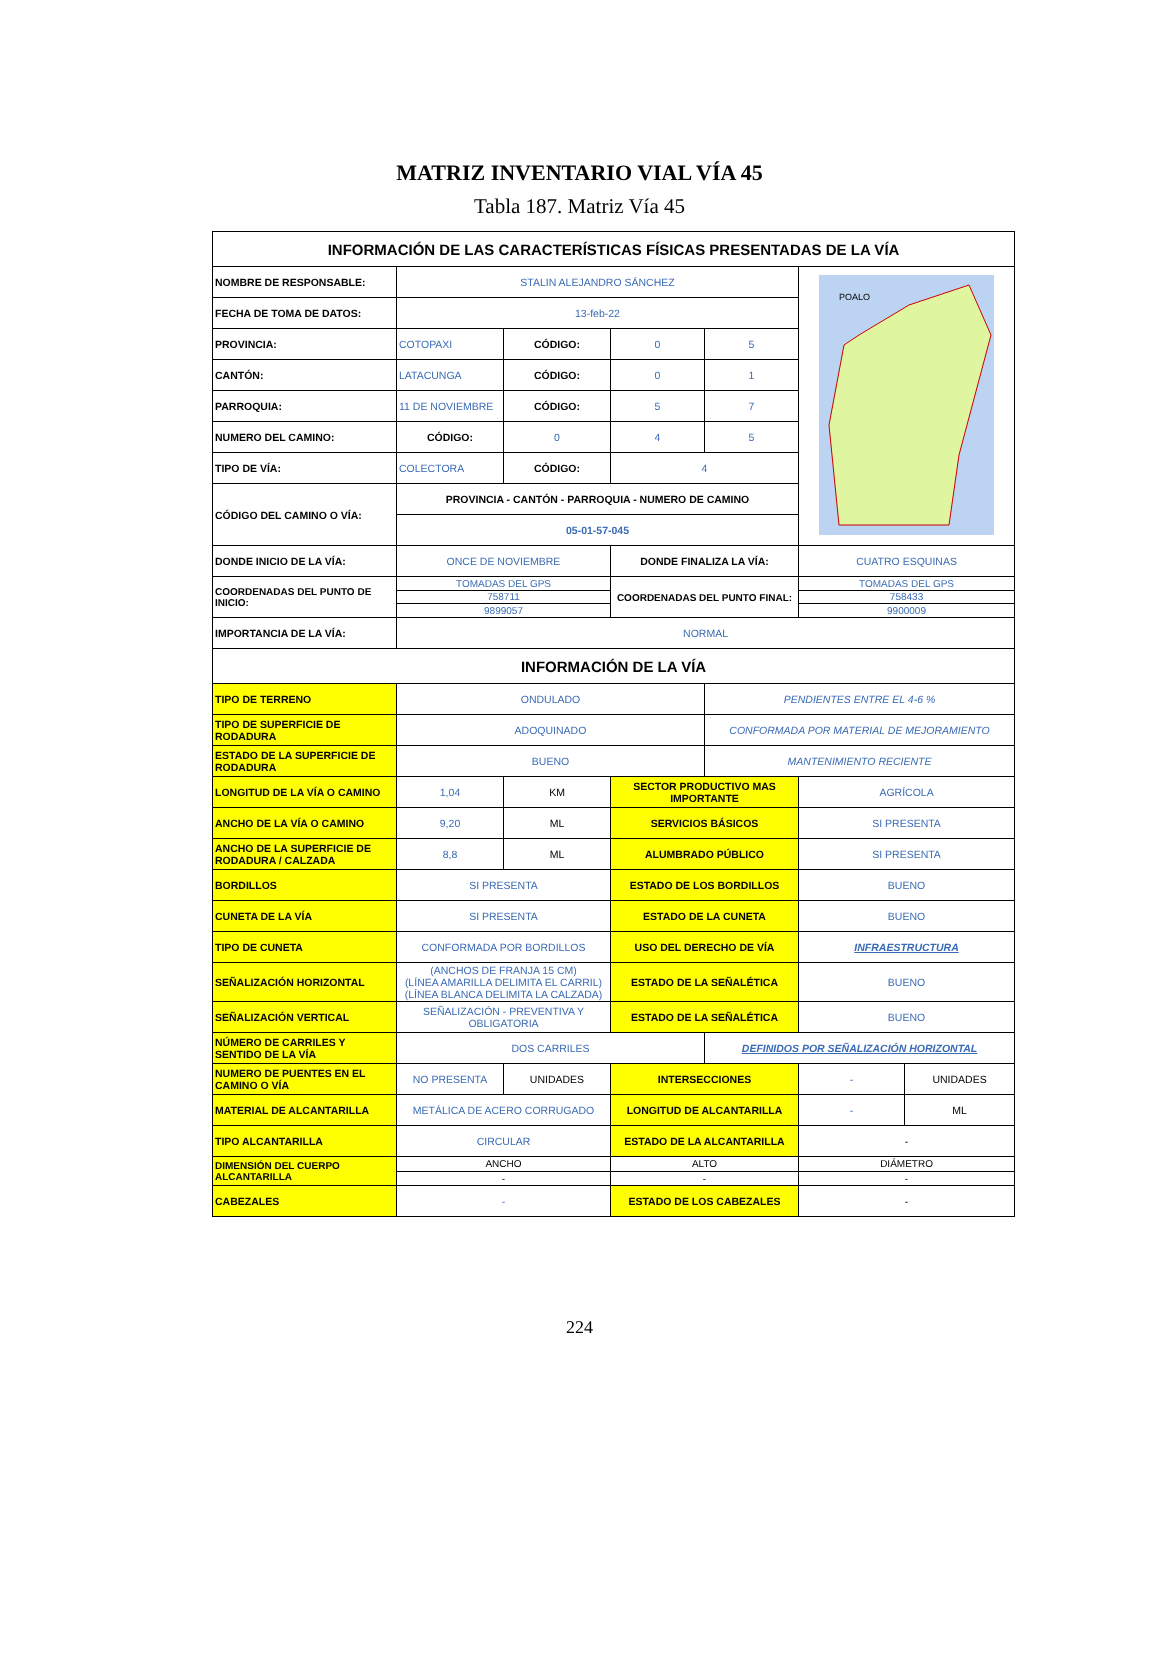MATRIZ INVENTARIO VIAL VÍA 45
Tabla 187. Matriz Vía 45
| INFORMACIÓN DE LAS CARACTERÍSTICAS FÍSICAS PRESENTADAS DE LA VÍA | | | | | | |
| --- | --- | --- | --- | --- | --- | --- |
| NOMBRE DE RESPONSABLE: | STALIN ALEJANDRO SÁNCHEZ | | | | POALO | |
| FECHA DE TOMA DE DATOS: | 13-feb-22 | | | | | |
| PROVINCIA: | COTOPAXI | CÓDIGO: | 0 | 5 | | |
| CANTÓN: | LATACUNGA | CÓDIGO: | 0 | 1 | | |
| PARROQUIA: | 11 DE NOVIEMBRE | CÓDIGO: | 5 | 7 | | |
| NUMERO DEL CAMINO: | CÓDIGO: | 0 | 4 | 5 | | |
| TIPO DE VÍA: | COLECTORA | CÓDIGO: | 4 | | | |
| CÓDIGO DEL CAMINO O VÍA: | PROVINCIA - CANTÓN - PARROQUIA - NUMERO DE CAMINO | | | | | |
| | 05-01-57-045 | | | | | |
| DONDE INICIO DE LA VÍA: | ONCE DE NOVIEMBRE | | DONDE FINALIZA LA VÍA: | | CUATRO ESQUINAS | |
| COORDENADAS DEL PUNTO DE INICIO: | TOMADAS DEL GPS | | COORDENADAS DEL PUNTO FINAL: | | TOMADAS DEL GPS | |
| | 758711 | | | | 758433 | |
| | 9899057 | | | | 9900009 | |
| IMPORTANCIA DE LA VÍA: | NORMAL | | | | | |
| INFORMACIÓN DE LA VÍA | | | | | | |
| TIPO DE TERRENO | ONDULADO | | | PENDIENTES ENTRE EL 4-6 % | | |
| TIPO DE SUPERFICIE DE RODADURA | ADOQUINADO | | | CONFORMADA POR MATERIAL DE MEJORAMIENTO | | |
| ESTADO DE LA SUPERFICIE DE RODADURA | BUENO | | | MANTENIMIENTO RECIENTE | | |
| LONGITUD DE LA VÍA O CAMINO | 1,04 | KM | SECTOR PRODUCTIVO MAS IMPORTANTE | | AGRÍCOLA | |
| ANCHO DE LA VÍA O CAMINO | 9,20 | ML | SERVICIOS BÁSICOS | | SI PRESENTA | |
| ANCHO DE LA SUPERFICIE DE RODADURA / CALZADA | 8,8 | ML | ALUMBRADO PÚBLICO | | SI PRESENTA | |
| BORDILLOS | SI PRESENTA | | ESTADO DE LOS BORDILLOS | | BUENO | |
| CUNETA DE LA VÍA | SI PRESENTA | | ESTADO DE LA CUNETA | | BUENO | |
| TIPO DE CUNETA | CONFORMADA POR BORDILLOS | | USO DEL DERECHO DE VÍA | | INFRAESTRUCTURA | |
| SEÑALIZACIÓN HORIZONTAL | (ANCHOS DE FRANJA 15 CM) (LÍNEA AMARILLA DELIMITA EL CARRIL) (LÍNEA BLANCA DELIMITA LA CALZADA) | | ESTADO DE LA SEÑALÉTICA | | BUENO | |
| SEÑALIZACIÓN VERTICAL | SEÑALIZACIÓN - PREVENTIVA Y OBLIGATORIA | | ESTADO DE LA SEÑALÉTICA | | BUENO | |
| NÚMERO DE CARRILES Y SENTIDO DE LA VÍA | DOS CARRILES | | | DEFINIDOS POR SEÑALIZACIÓN HORIZONTAL | | |
| NUMERO DE PUENTES EN EL CAMINO O VÍA | NO PRESENTA | UNIDADES | INTERSECCIONES | | - | UNIDADES |
| MATERIAL DE ALCANTARILLA | METÁLICA DE ACERO CORRUGADO | | LONGITUD DE ALCANTARILLA | | - | ML |
| TIPO ALCANTARILLA | CIRCULAR | | ESTADO DE LA ALCANTARILLA | | - | |
| DIMENSIÓN DEL CUERPO ALCANTARILLA | ANCHO | | ALTO | | DIÁMETRO | |
| | - | | - | | - | |
| CABEZALES | - | | ESTADO DE LOS CABEZALES | | - | |
224